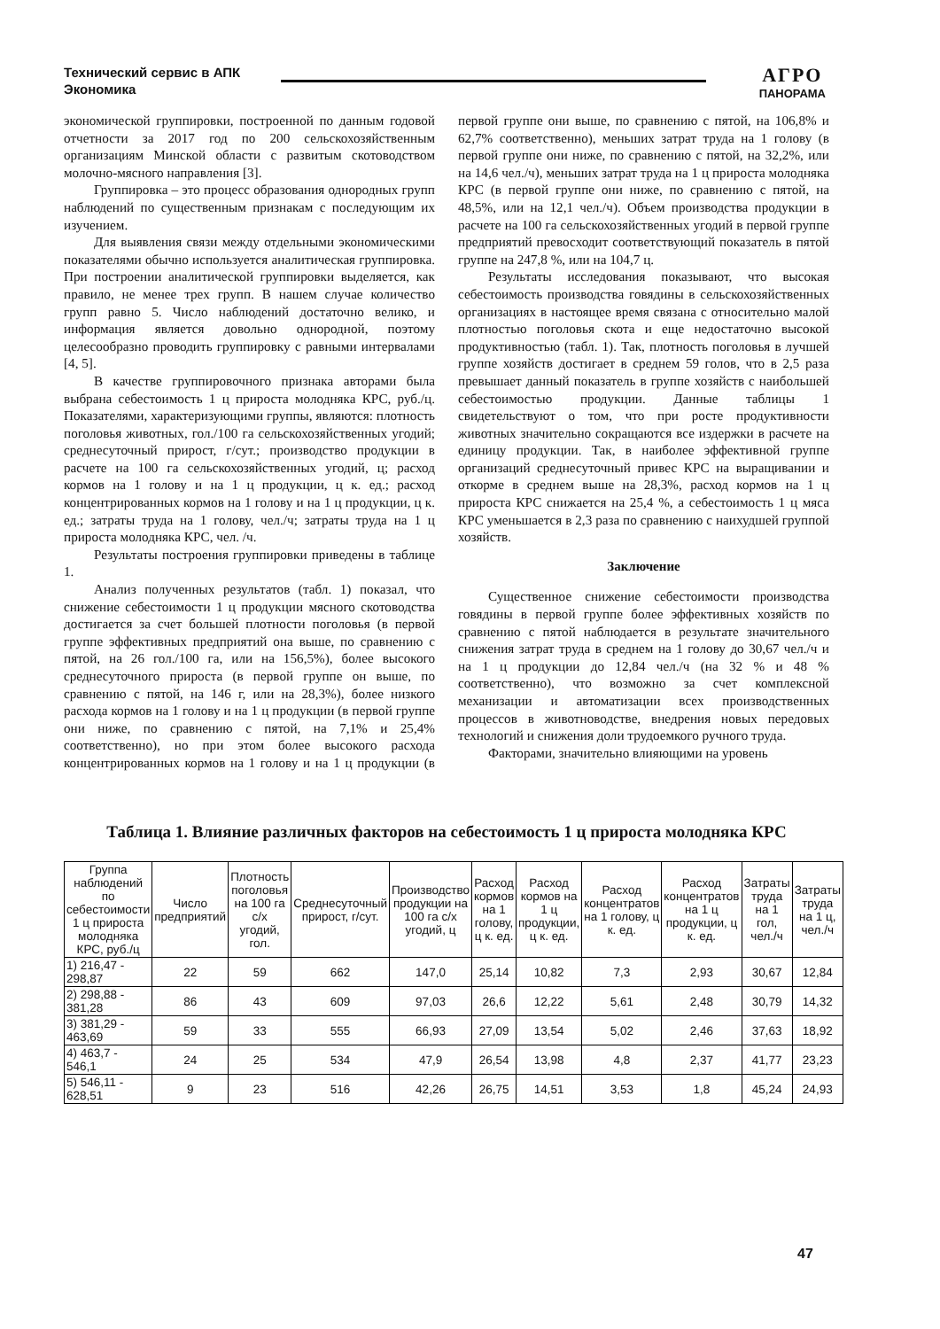Технический сервис в АПК
Экономика
АГРО
ПАНОРАМА
экономической группировки, построенной по данным годовой отчетности за 2017 год по 200 сельскохозяйственным организациям Минской области с развитым скотоводством молочно-мясного направления [3].
Группировка – это процесс образования однородных групп наблюдений по существенным признакам с последующим их изучением.
Для выявления связи между отдельными экономическими показателями обычно используется аналитическая группировка. При построении аналитической группировки выделяется, как правило, не менее трех групп. В нашем случае количество групп равно 5. Число наблюдений достаточно велико, и информация является довольно однородной, поэтому целесообразно проводить группировку с равными интервалами [4, 5].
В качестве группировочного признака авторами была выбрана себестоимость 1 ц прироста молодняка КРС, руб./ц. Показателями, характеризующими группы, являются: плотность поголовья животных, гол./100 га сельскохозяйственных угодий; среднесуточный прирост, г/сут.; производство продукции в расчете на 100 га сельскохозяйственных угодий, ц; расход кормов на 1 голову и на 1 ц продукции, ц к. ед.; расход концентрированных кормов на 1 голову и на 1 ц продукции, ц к. ед.; затраты труда на 1 голову, чел./ч; затраты труда на 1 ц прироста молодняка КРС, чел. /ч.
Результаты построения группировки приведены в таблице 1.
Анализ полученных результатов (табл. 1) показал, что снижение себестоимости 1 ц продукции мясного скотоводства достигается за счет большей плотности поголовья (в первой группе эффективных предприятий она выше, по сравнению с пятой, на 26 гол./100 га, или на 156,5%), более высокого среднесуточного прироста (в первой группе он выше, по сравнению с пятой, на 146 г, или на 28,3%), более низкого расхода кормов на 1 голову и на 1 ц продукции (в первой группе они ниже, по сравнению с пятой, на 7,1% и 25,4% соответственно), но при этом более высокого расхода концентрированных кормов на 1 голову и на 1 ц продукции (в первой группе они выше, по сравнению с пятой, на 106,8% и 62,7% соответственно), меньших затрат труда на 1 голову (в первой группе они ниже, по сравнению с пятой, на 32,2%, или на 14,6 чел./ч), меньших затрат труда на 1 ц прироста молодняка КРС (в первой группе они ниже, по сравнению с пятой, на 48,5%, или на 12,1 чел./ч). Объем производства продукции в расчете на 100 га сельскохозяйственных угодий в первой группе предприятий превосходит соответствующий показатель в пятой группе на 247,8 %, или на 104,7 ц.
Результаты исследования показывают, что высокая себестоимость производства говядины в сельскохозяйственных организациях в настоящее время связана с относительно малой плотностью поголовья скота и еще недостаточно высокой продуктивностью (табл. 1). Так, плотность поголовья в лучшей группе хозяйств достигает в среднем 59 голов, что в 2,5 раза превышает данный показатель в группе хозяйств с наибольшей себестоимостью продукции. Данные таблицы 1 свидетельствуют о том, что при росте продуктивности животных значительно сокращаются все издержки в расчете на единицу продукции. Так, в наиболее эффективной группе организаций среднесуточный привес КРС на выращивании и откорме в среднем выше на 28,3%, расход кормов на 1 ц прироста КРС снижается на 25,4 %, а себестоимость 1 ц мяса КРС уменьшается в 2,3 раза по сравнению с наихудшей группой хозяйств.
Заключение
Существенное снижение себестоимости производства говядины в первой группе более эффективных хозяйств по сравнению с пятой наблюдается в результате значительного снижения затрат труда в среднем на 1 голову до 30,67 чел./ч и на 1 ц продукции до 12,84 чел./ч (на 32 % и 48 % соответственно), что возможно за счет комплексной механизации и автоматизации всех производственных процессов в животноводстве, внедрения новых передовых технологий и снижения доли трудоемкого ручного труда.
Факторами, значительно влияющими на уровень
Таблица 1. Влияние различных факторов на себестоимость 1 ц прироста молодняка КРС
| Группа наблюдений по себестоимости 1 ц прироста молодняка КРС, руб./ц | Число предприятий | Плотность поголовья на 100 га с/х угодий, гол. | Среднесуточный прирост, г/сут. | Производство продукции на 100 га с/х угодий, ц | Расход кормов на 1 голову, ц к. ед. | Расход кормов на 1 ц продукции, ц к. ед. | Расход концентратов на 1 голову, ц к. ед. | Расход концентратов на 1 ц продукции, ц к. ед. | Затраты труда на 1 гол, чел./ч | Затраты труда на 1 ц, чел./ч |
| --- | --- | --- | --- | --- | --- | --- | --- | --- | --- | --- |
| 1) 216,47 - 298,87 | 22 | 59 | 662 | 147,0 | 25,14 | 10,82 | 7,3 | 2,93 | 30,67 | 12,84 |
| 2) 298,88 - 381,28 | 86 | 43 | 609 | 97,03 | 26,6 | 12,22 | 5,61 | 2,48 | 30,79 | 14,32 |
| 3) 381,29 - 463,69 | 59 | 33 | 555 | 66,93 | 27,09 | 13,54 | 5,02 | 2,46 | 37,63 | 18,92 |
| 4) 463,7 - 546,1 | 24 | 25 | 534 | 47,9 | 26,54 | 13,98 | 4,8 | 2,37 | 41,77 | 23,23 |
| 5) 546,11 - 628,51 | 9 | 23 | 516 | 42,26 | 26,75 | 14,51 | 3,53 | 1,8 | 45,24 | 24,93 |
47